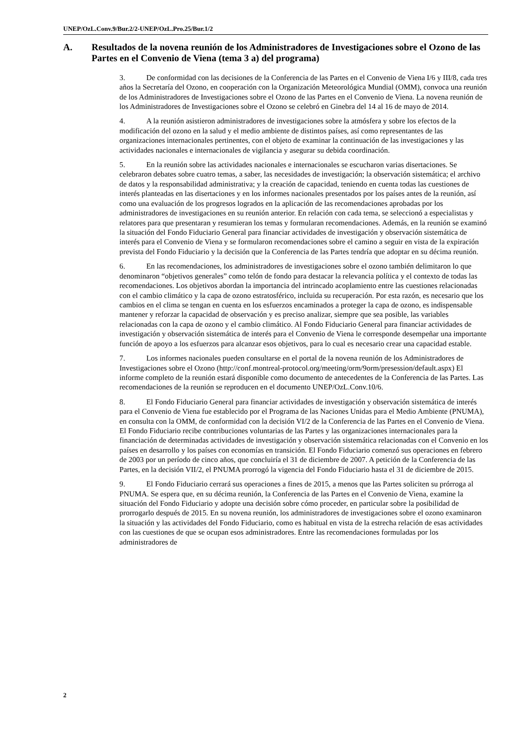UNEP/OzL.Conv.9/Bur.2/2-UNEP/OzL.Pro.25/Bur.1/2
A. Resultados de la novena reunión de los Administradores de Investigaciones sobre el Ozono de las Partes en el Convenio de Viena (tema 3 a) del programa)
3. De conformidad con las decisiones de la Conferencia de las Partes en el Convenio de Viena I/6 y III/8, cada tres años la Secretaría del Ozono, en cooperación con la Organización Meteorológica Mundial (OMM), convoca una reunión de los Administradores de Investigaciones sobre el Ozono de las Partes en el Convenio de Viena. La novena reunión de los Administradores de Investigaciones sobre el Ozono se celebró en Ginebra del 14 al 16 de mayo de 2014.
4. A la reunión asistieron administradores de investigaciones sobre la atmósfera y sobre los efectos de la modificación del ozono en la salud y el medio ambiente de distintos países, así como representantes de las organizaciones internacionales pertinentes, con el objeto de examinar la continuación de las investigaciones y las actividades nacionales e internacionales de vigilancia y asegurar su debida coordinación.
5. En la reunión sobre las actividades nacionales e internacionales se escucharon varias disertaciones. Se celebraron debates sobre cuatro temas, a saber, las necesidades de investigación; la observación sistemática; el archivo de datos y la responsabilidad administrativa; y la creación de capacidad, teniendo en cuenta todas las cuestiones de interés planteadas en las disertaciones y en los informes nacionales presentados por los países antes de la reunión, así como una evaluación de los progresos logrados en la aplicación de las recomendaciones aprobadas por los administradores de investigaciones en su reunión anterior. En relación con cada tema, se seleccionó a especialistas y relatores para que presentaran y resumieran los temas y formularan recomendaciones. Además, en la reunión se examinó la situación del Fondo Fiduciario General para financiar actividades de investigación y observación sistemática de interés para el Convenio de Viena y se formularon recomendaciones sobre el camino a seguir en vista de la expiración prevista del Fondo Fiduciario y la decisión que la Conferencia de las Partes tendría que adoptar en su décima reunión.
6. En las recomendaciones, los administradores de investigaciones sobre el ozono también delimitaron lo que denominaron “objetivos generales” como telón de fondo para destacar la relevancia política y el contexto de todas las recomendaciones. Los objetivos abordan la importancia del intrincado acoplamiento entre las cuestiones relacionadas con el cambio climático y la capa de ozono estratosférico, incluida su recuperación. Por esta razón, es necesario que los cambios en el clima se tengan en cuenta en los esfuerzos encaminados a proteger la capa de ozono, es indispensable mantener y reforzar la capacidad de observación y es preciso analizar, siempre que sea posible, las variables relacionadas con la capa de ozono y el cambio climático. Al Fondo Fiduciario General para financiar actividades de investigación y observación sistemática de interés para el Convenio de Viena le corresponde desempeñar una importante función de apoyo a los esfuerzos para alcanzar esos objetivos, para lo cual es necesario crear una capacidad estable.
7. Los informes nacionales pueden consultarse en el portal de la novena reunión de los Administradores de Investigaciones sobre el Ozono (http://conf.montreal-protocol.org/meeting/orm/9orm/presession/default.aspx) El informe completo de la reunión estará disponible como documento de antecedentes de la Conferencia de las Partes. Las recomendaciones de la reunión se reproducen en el documento UNEP/OzL.Conv.10/6.
8. El Fondo Fiduciario General para financiar actividades de investigación y observación sistemática de interés para el Convenio de Viena fue establecido por el Programa de las Naciones Unidas para el Medio Ambiente (PNUMA), en consulta con la OMM, de conformidad con la decisión VI/2 de la Conferencia de las Partes en el Convenio de Viena. El Fondo Fiduciario recibe contribuciones voluntarias de las Partes y las organizaciones internacionales para la financiación de determinadas actividades de investigación y observación sistemática relacionadas con el Convenio en los países en desarrollo y los países con economías en transición. El Fondo Fiduciario comenzó sus operaciones en febrero de 2003 por un período de cinco años, que concluiría el 31 de diciembre de 2007. A petición de la Conferencia de las Partes, en la decisión VII/2, el PNUMA prorrogó la vigencia del Fondo Fiduciario hasta el 31 de diciembre de 2015.
9. El Fondo Fiduciario cerrará sus operaciones a fines de 2015, a menos que las Partes soliciten su prórroga al PNUMA. Se espera que, en su décima reunión, la Conferencia de las Partes en el Convenio de Viena, examine la situación del Fondo Fiduciario y adopte una decisión sobre cómo proceder, en particular sobre la posibilidad de prorrogarlo después de 2015. En su novena reunión, los administradores de investigaciones sobre el ozono examinaron la situación y las actividades del Fondo Fiduciario, como es habitual en vista de la estrecha relación de esas actividades con las cuestiones de que se ocupan esos administradores. Entre las recomendaciones formuladas por los administradores de
2